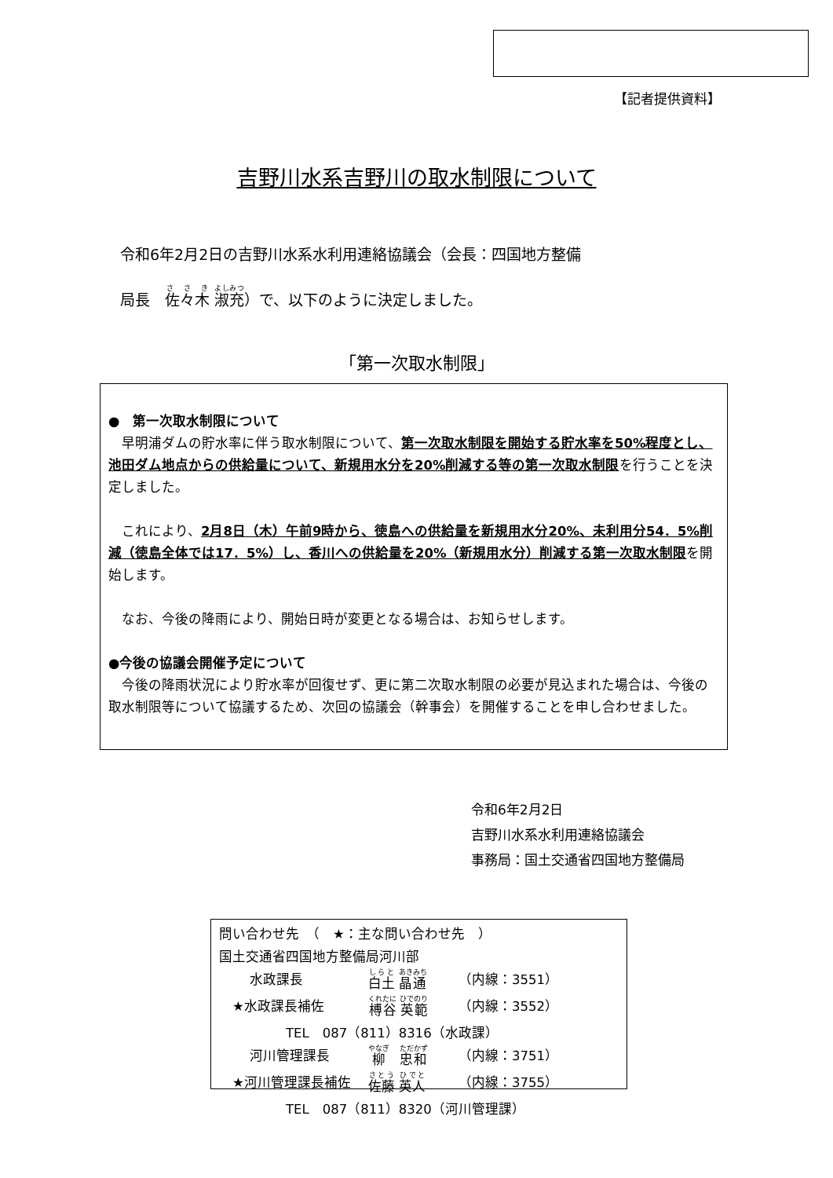【記者提供資料】
吉野川水系吉野川の取水制限について
令和6年2月2日の吉野川水系水利用連絡協議会（会長：四国地方整備
局長　佐々木 淑充）で、以下のように決定しました。
「第一次取水制限」
●　第一次取水制限について
　早明浦ダムの貯水率に伴う取水制限について、第一次取水制限を開始する貯水率を50%程度とし、池田ダム地点からの供給量について、新規用水分を20%削減する等の第一次取水制限を行うことを決定しました。
　これにより、2月8日（木）午前9時から、徳島への供給量を新規用水分20%、未利用分54．5%削減（徳島全体では17．5%）し、香川への供給量を20%（新規用水分）削減する第一次取水制限を開始します。
　なお、今後の降雨により、開始日時が変更となる場合は、お知らせします。
●今後の協議会開催予定について
　今後の降雨状況により貯水率が回復せず、更に第二次取水制限の必要が見込まれた場合は、今後の取水制限等について協議するため、次回の協議会（幹事会）を開催することを申し合わせました。
令和6年2月2日
吉野川水系水利用連絡協議会
事務局：国土交通省四国地方整備局
問い合わせ先　（　★：主な問い合わせ先　）
国土交通省四国地方整備局河川部
　　 水政課長 白土 晶通 （内線：3551）
　★水政課長補佐 榑谷 英範 （内線：3552）
　　　　　TEL　087（811）8316（水政課）
　　 河川管理課長 柳　忠和 （内線：3751）
　★河川管理課長補佐 佐藤 英人 （内線：3755）
　　　　　TEL　087（811）8320（河川管理課）